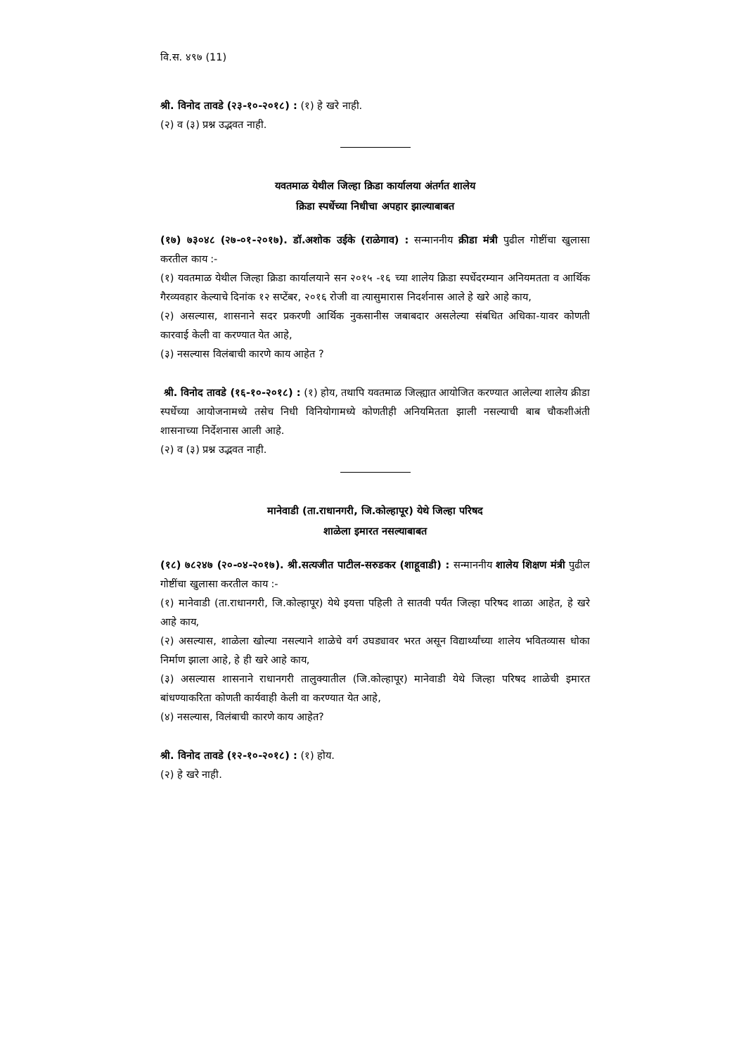वि.स. ४९७ (11)
श्री. विनोद तावडे (२३-१०-२०१८) : (१) हे खरे नाही.
(२) व (३) प्रश्न उद्भवत नाही.
यवतमाळ येथील जिल्हा क्रिडा कार्यालया अंतर्गत शालेय
क्रिडा स्पर्धेच्या निधीचा अपहार झाल्याबाबत
(१७) ७३०४८ (२७-०१-२०१७). डॉ.अशोक उईके (राळेगाव) : सन्माननीय क्रीडा मंत्री पुढील गोष्टींचा खुलासा करतील काय :-
(१) यवतमाळ येथील जिल्हा क्रिडा कार्यालयाने सन २०१५ -१६ च्या शालेय क्रिडा स्पर्धेदरम्यान अनियमतता व आर्थिक गैरव्यवहार केल्याचे दिनांक १२ सप्टेंबर, २०१६ रोजी वा त्यासुमारास निदर्शनास आले हे खरे आहे काय,
(२) असल्यास, शासनाने सदर प्रकरणी आर्थिक नुकसानीस जबाबदार असलेल्या संबधित अधिका-यावर कोणती कारवाई केली वा करण्यात येत आहे,
(३) नसल्यास विलंबाची कारणे काय आहेत ?
श्री. विनोद तावडे (१६-१०-२०१८) : (१) होय, तथापि यवतमाळ जिल्ह्यात आयोजित करण्यात आलेल्या शालेय क्रीडा स्पर्धेच्या आयोजनामध्ये तसेच निधी विनियोगामध्ये कोणतीही अनियमितता झाली नसल्याची बाब चौकशीअंती शासनाच्या निर्देशनास आली आहे.
(२) व (३) प्रश्न उद्भवत नाही.
मानेवाडी (ता.राधानगरी, जि.कोल्हापूर) येथे जिल्हा परिषद
शाळेला इमारत नसल्याबाबत
(१८) ७८२४७ (२०-०४-२०१७). श्री.सत्यजीत पाटील-सरुडकर (शाहूवाडी) : सन्माननीय शालेय शिक्षण मंत्री पुढील गोष्टींचा खुलासा करतील काय :-
(१) मानेवाडी (ता.राधानगरी, जि.कोल्हापूर) येथे इयत्ता पहिली ते सातवी पर्यंत जिल्हा परिषद शाळा आहेत, हे खरे आहे काय,
(२) असल्यास, शाळेला खोल्या नसल्याने शाळेचे वर्ग उघड्यावर भरत असून विद्यार्थ्यांच्या शालेय भवितव्यास धोका निर्माण झाला आहे, हे ही खरे आहे काय,
(३) असल्यास शासनाने राधानगरी तालुक्यातील (जि.कोल्हापूर) मानेवाडी येथे जिल्हा परिषद शाळेची इमारत बांधण्याकरिता कोणती कार्यवाही केली वा करण्यात येत आहे,
(४) नसल्यास, विलंबाची कारणे काय आहेत?
श्री. विनोद तावडे (१२-१०-२०१८) : (१) होय.
(२) हे खरे नाही.